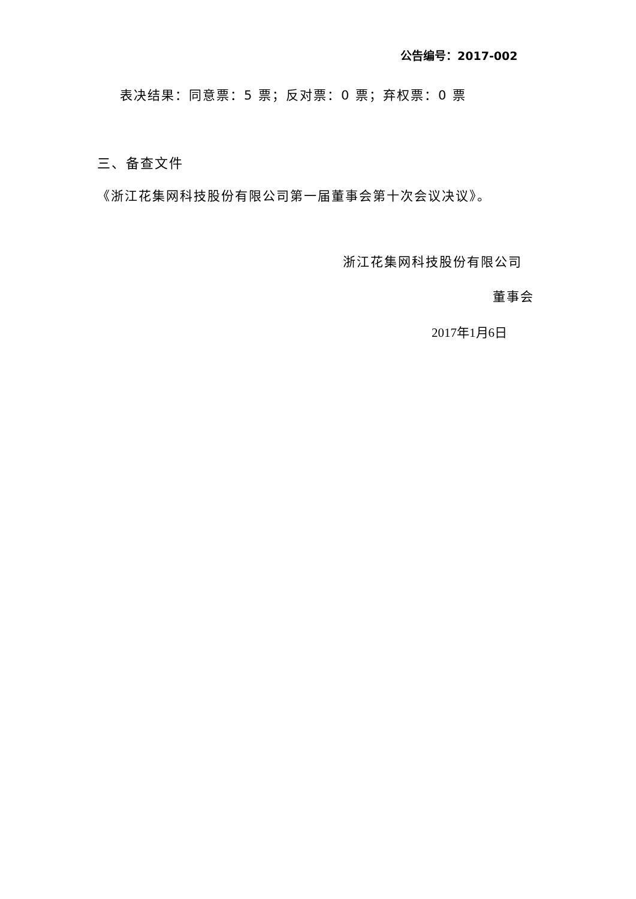公告编号：2017-002
表决结果：同意票：5 票；反对票：0 票；弃权票：0 票
三、备查文件
《浙江花集网科技股份有限公司第一届董事会第十次会议决议》。
浙江花集网科技股份有限公司
董事会
2017年1月6日